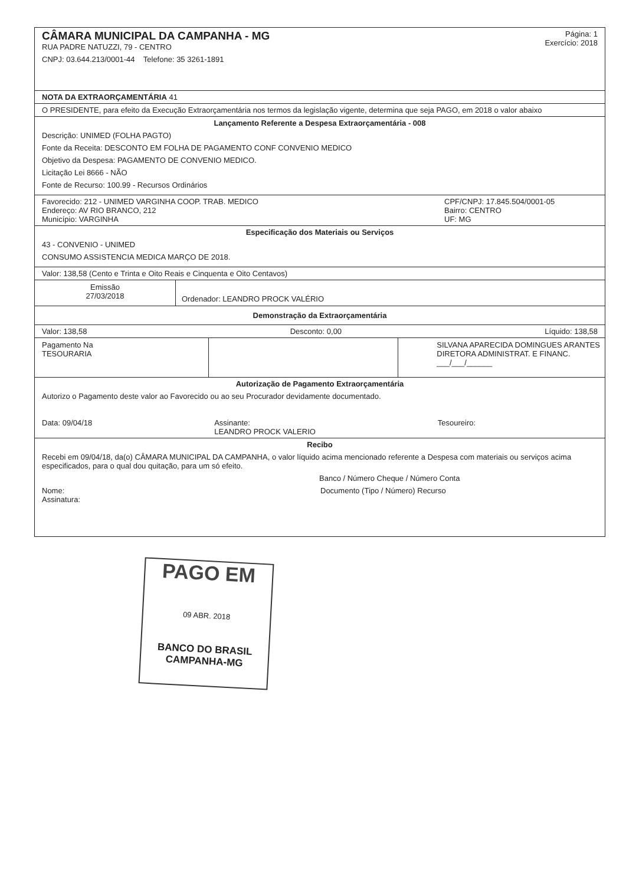CÂMARA MUNICIPAL DA CAMPANHA - MG
RUA PADRE NATUZZI, 79 - CENTRO
CNPJ: 03.644.213/0001-44 Telefone: 35 3261-1891
Página: 1
Exercício: 2018
NOTA DA EXTRAORÇAMENTÁRIA 41
O PRESIDENTE, para efeito da Execução Extraorçamentária nos termos da legislação vigente, determina que seja PAGO, em 2018 o valor abaixo
Lançamento Referente a Despesa Extraorçamentária - 008
Descrição: UNIMED (FOLHA PAGTO)
Fonte da Receita: DESCONTO EM FOLHA DE PAGAMENTO CONF CONVENIO MEDICO
Objetivo da Despesa: PAGAMENTO DE CONVENIO MEDICO.
Licitação Lei 8666 - NÃO
Fonte de Recurso: 100.99 - Recursos Ordinários
Favorecido: 212 - UNIMED VARGINHA COOP. TRAB. MEDICO
Endereço: AV RIO BRANCO, 212
Município: VARGINHA
CPF/CNPJ: 17.845.504/0001-05
Bairro: CENTRO
UF: MG
Especificação dos Materiais ou Serviços
43 - CONVENIO - UNIMED
CONSUMO ASSISTENCIA MEDICA MARÇO DE 2018.
Valor: 138,58 (Cento e Trinta e Oito Reais e Cinquenta e Oito Centavos)
Emissão
27/03/2018
Ordenador: LEANDRO PROCK VALÉRIO
Demonstração da Extraorçamentária
Valor: 138,58 Desconto: 0,00 Líquido: 138,58
Pagamento Na
TESOURARIA
SILVANA APARECIDA DOMINGUES ARANTES
DIRETORA ADMINISTRAT. E FINANC.
___/___/______
Autorização de Pagamento Extraorçamentária
Autorizo o Pagamento deste valor ao Favorecido ou ao seu Procurador devidamente documentado.
Data: 09/04/18 Assinante:
LEANDRO PROCK VALERIO Tesoureiro:
Recibo
Recebi em 09/04/18, da(o) CÂMARA MUNICIPAL DA CAMPANHA, o valor líquido acima mencionado referente a Despesa com materiais ou serviços acima especificados, para o qual dou quitação, para um só efeito.
Banco / Número Cheque / Número Conta
Nome:
Assinatura: Documento (Tipo / Número) Recurso
PAGO EM
09 ABR. 2018
BANCO DO BRASIL
CAMPANHA-MG